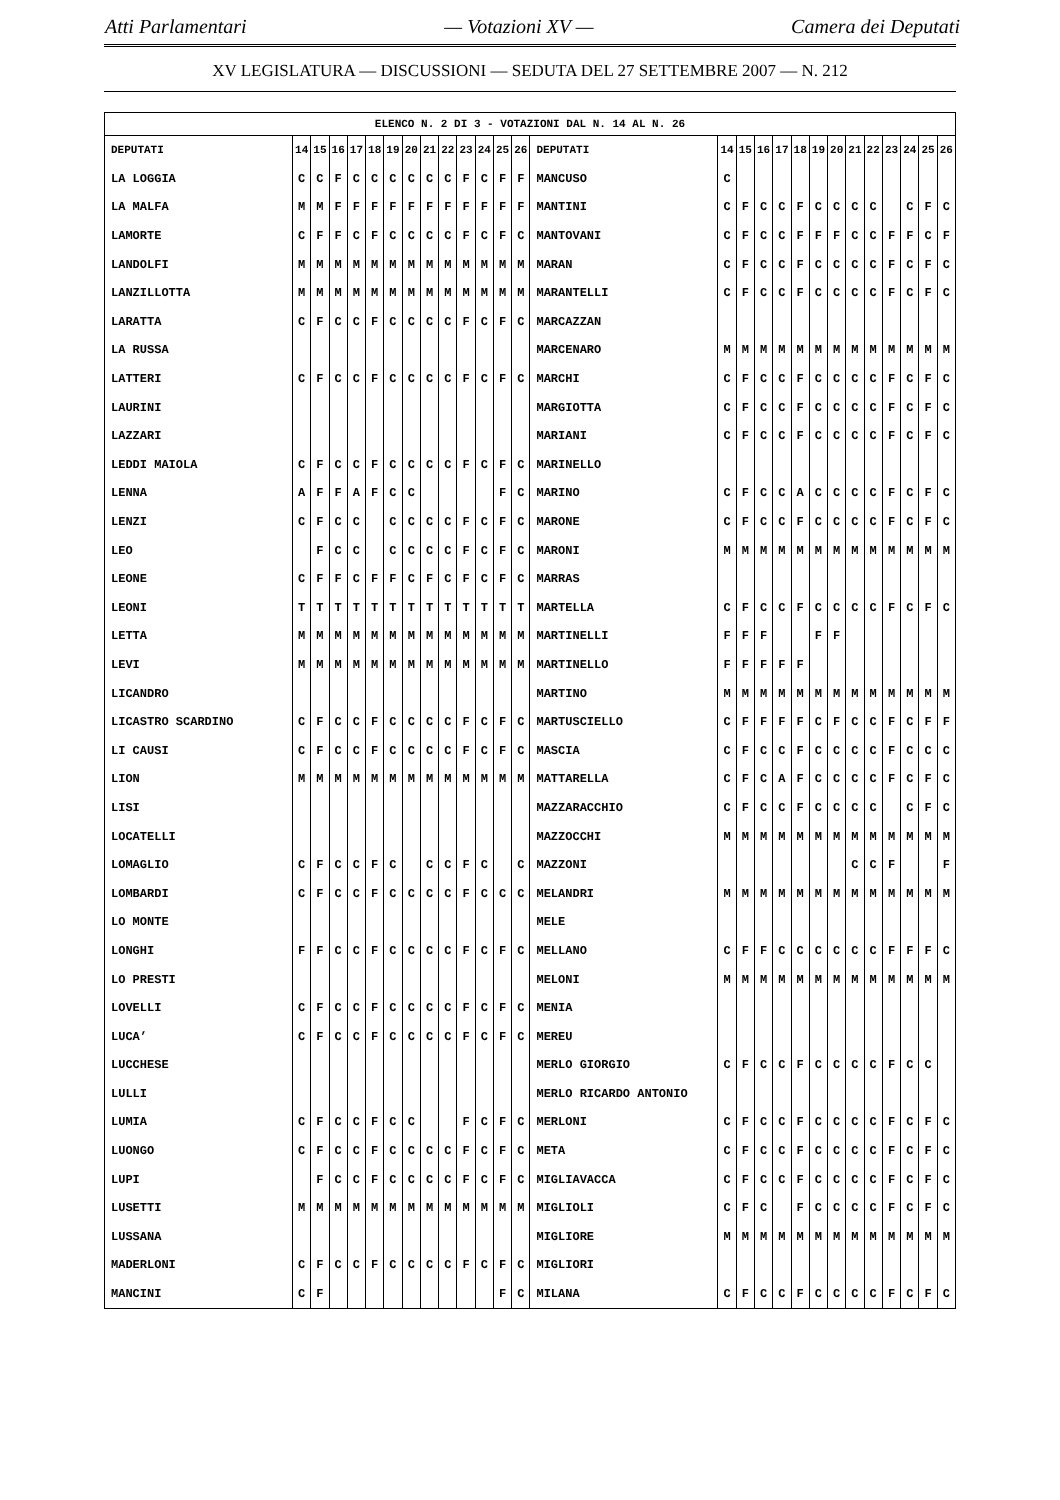Atti Parlamentari — Votazioni XV — Camera dei Deputati
XV LEGISLATURA — DISCUSSIONI — SEDUTA DEL 27 SETTEMBRE 2007 — N. 212
| ELENCO N. 2 DI 3 - VOTAZIONI DAL N. 14 AL N. 26 | | | | | | | | | | | | | | | | | | | | | | | | | | | |
| --- | --- | --- | --- | --- | --- | --- | --- | --- | --- | --- | --- | --- | --- | --- | --- | --- | --- | --- | --- | --- | --- | --- | --- | --- | --- | --- | --- |
| DEPUTATI | 14 | 15 | 16 | 17 | 18 | 19 | 20 | 21 | 22 | 23 | 24 | 25 | 26 | DEPUTATI | 14 | 15 | 16 | 17 | 18 | 19 | 20 | 21 | 22 | 23 | 24 | 25 | 26 |
| LA LOGGIA | C | C | F | C | C | C | C | C | C | F | C | F | F | MANCUSO | C | | | | | | | | | | | | |
| LA MALFA | M | M | F | F | F | F | F | F | F | F | F | F | F | MANTINI | C | F | C | C | F | C | C | C | C | | C | F | C |
| LAMORTE | C | F | F | C | F | C | C | C | C | F | C | F | C | MANTOVANI | C | F | C | C | F | F | F | C | C | F | F | C | F |
| LANDOLFI | M | M | M | M | M | M | M | M | M | M | M | M | M | MARAN | C | F | C | C | F | C | C | C | C | F | C | F | C |
| LANZILLOTTA | M | M | M | M | M | M | M | M | M | M | M | M | M | MARANTELLI | C | F | C | C | F | C | C | C | C | F | C | F | C |
| LARATTA | C | F | C | C | F | C | C | C | C | F | C | F | C | MARCAZZAN | | | | | | | | | | | | | |
| LA RUSSA | | | | | | | | | | | | | | MARCENARO | M | M | M | M | M | M | M | M | M | M | M | M | M |
| LATTERI | C | F | C | C | F | C | C | C | C | F | C | F | C | MARCHI | C | F | C | C | F | C | C | C | C | F | C | F | C |
| LAURINI | | | | | | | | | | | | | | MARGIOTTA | C | F | C | C | F | C | C | C | C | F | C | F | C |
| LAZZARI | | | | | | | | | | | | | | MARIANI | C | F | C | C | F | C | C | C | C | F | C | F | C |
| LEDDI MAIOLA | C | F | C | C | F | C | C | C | C | F | C | F | C | MARINELLO | | | | | | | | | | | | | |
| LENNA | A | F | F | A | F | C | C | | | | | F | C | MARINO | C | F | C | C | A | C | C | C | C | F | C | F | C |
| LENZI | C | F | C | C | | C | C | C | C | F | C | F | C | MARONE | C | F | C | C | F | C | C | C | C | F | C | F | C |
| LEO | | F | C | C | | C | C | C | C | F | C | F | C | MARONI | M | M | M | M | M | M | M | M | M | M | M | M | M |
| LEONE | C | F | F | C | F | F | C | F | C | F | C | F | C | MARRAS | | | | | | | | | | | | | |
| LEONI | T | T | T | T | T | T | T | T | T | T | T | T | T | MARTELLA | C | F | C | C | F | C | C | C | C | F | C | F | C |
| LETTA | M | M | M | M | M | M | M | M | M | M | M | M | M | MARTINELLI | F | F | F | | | F | F | | | | | | |
| LEVI | M | M | M | M | M | M | M | M | M | M | M | M | M | MARTINELLO | F | F | F | F | F | | | | | | | | |
| LICANDRO | | | | | | | | | | | | | | MARTINO | M | M | M | M | M | M | M | M | M | M | M | M | M |
| LICASTRO SCARDINO | C | F | C | C | F | C | C | C | C | F | C | F | C | MARTUSCIELLO | C | F | F | F | F | C | F | C | C | F | C | F | F |
| LI CAUSI | C | F | C | C | F | C | C | C | C | F | C | F | C | MASCIA | C | F | C | C | F | C | C | C | C | F | C | C | C |
| LION | M | M | M | M | M | M | M | M | M | M | M | M | M | MATTARELLA | C | F | C | A | F | C | C | C | C | F | C | F | C |
| LISI | | | | | | | | | | | | | | MAZZARACCHIO | C | F | C | C | F | C | C | C | C | | C | F | C |
| LOCATELLI | | | | | | | | | | | | | | MAZZOCCHI | M | M | M | M | M | M | M | M | M | M | M | M | M |
| LOMAGLIO | C | F | C | C | F | C | | C | C | F | C | | C | MAZZONI | | | | | | | | C | C | F | | | F |
| LOMBARDI | C | F | C | C | F | C | C | C | C | F | C | C | C | MELANDRI | M | M | M | M | M | M | M | M | M | M | M | M | M |
| LO MONTE | | | | | | | | | | | | | | MELE | | | | | | | | | | | | | |
| LONGHI | F | F | C | C | F | C | C | C | C | F | C | F | C | MELLANO | C | F | F | C | C | C | C | C | C | F | F | F | C |
| LO PRESTI | | | | | | | | | | | | | | MELONI | M | M | M | M | M | M | M | M | M | M | M | M | M |
| LOVELLI | C | F | C | C | F | C | C | C | C | F | C | F | C | MENIA | | | | | | | | | | | | | |
| LUCA’ | C | F | C | C | F | C | C | C | C | F | C | F | C | MEREU | | | | | | | | | | | | | |
| LUCCHESE | | | | | | | | | | | | | | MERLO GIORGIO | C | F | C | C | F | C | C | C | C | F | C | C | |
| LULLI | | | | | | | | | | | | | | MERLO RICARDO ANTONIO | | | | | | | | | | | | | |
| LUMIA | C | F | C | C | F | C | C | | | F | C | F | C | MERLONI | C | F | C | C | F | C | C | C | C | F | C | F | C |
| LUONGO | C | F | C | C | F | C | C | C | C | F | C | F | C | META | C | F | C | C | F | C | C | C | C | F | C | F | C |
| LUPI | | F | C | C | F | C | C | C | C | F | C | F | C | MIGLIAVACCA | C | F | C | C | F | C | C | C | C | F | C | F | C |
| LUSETTI | M | M | M | M | M | M | M | M | M | M | M | M | M | MIGLIOLI | C | F | C | | F | C | C | C | C | F | C | F | C |
| LUSSANA | | | | | | | | | | | | | | MIGLIORE | M | M | M | M | M | M | M | M | M | M | M | M | M |
| MADERLONI | C | F | C | C | F | C | C | C | C | F | C | F | C | MIGLIORI | | | | | | | | | | | | | |
| MANCINI | C | F | | | | | | | | | | F | C | MILANA | C | F | C | C | F | C | C | C | C | F | C | F | C |